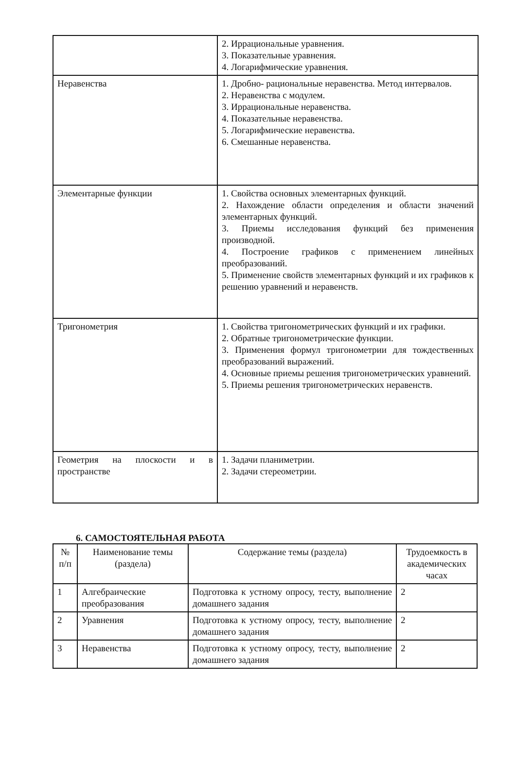| | 2. Иррациональные уравнения. 3. Показательные уравнения. 4. Логарифмические уравнения. |
| Неравенства | 1. Дробно- рациональные неравенства. Метод интервалов. 2. Неравенства с модулем. 3. Иррациональные неравенства. 4. Показательные неравенства. 5. Логарифмические неравенства. 6. Смешанные неравенства. |
| Элементарные функции | 1. Свойства основных элементарных функций. 2. Нахождение области определения и области значений элементарных функций. 3. Приемы исследования функций без применения производной. 4. Построение графиков с применением линейных преобразований. 5. Применение свойств элементарных функций и их графиков к решению уравнений и неравенств. |
| Тригонометрия | 1. Свойства тригонометрических функций и их графики. 2. Обратные тригонометрические функции. 3. Применения формул тригонометрии для тождественных преобразований выражений. 4. Основные приемы решения тригонометрических уравнений. 5. Приемы решения тригонометрических неравенств. |
| Геометрия на плоскости и в пространстве | 1. Задачи планиметрии. 2. Задачи стереометрии. |
6. САМОСТОЯТЕЛЬНАЯ РАБОТА
| № п/п | Наименование темы (раздела) | Содержание темы (раздела) | Трудоемкость в академических часах |
| --- | --- | --- | --- |
| 1 | Алгебраические преобразования | Подготовка к устному опросу, тесту, выполнение домашнего задания | 2 |
| 2 | Уравнения | Подготовка к устному опросу, тесту, выполнение домашнего задания | 2 |
| 3 | Неравенства | Подготовка к устному опросу, тесту, выполнение домашнего задания | 2 |